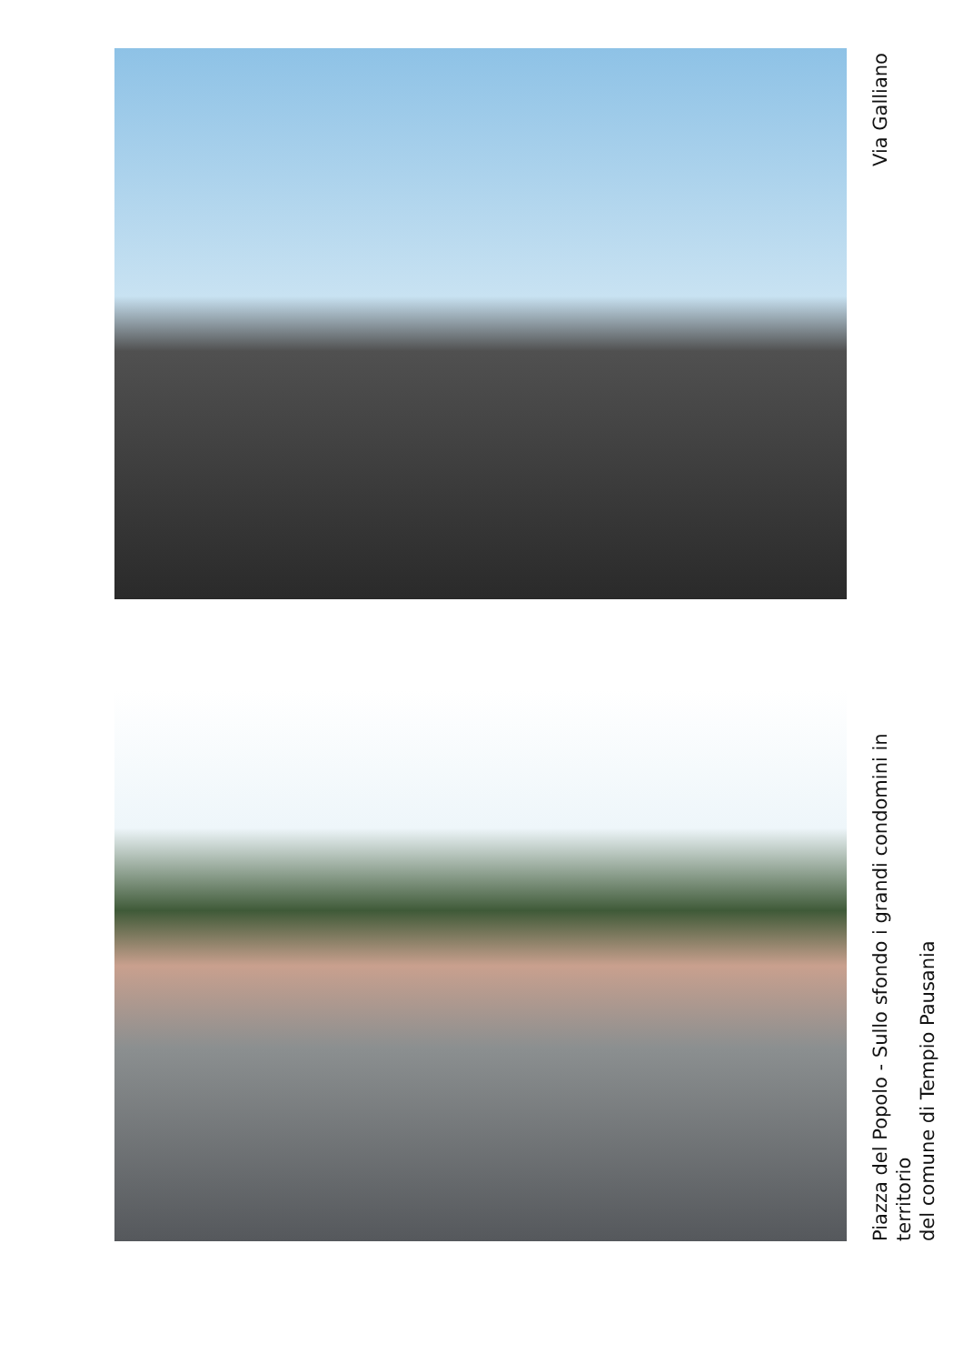Via Galliano
Piazza del Popolo - Sullo sfondo i grandi condomini in territorio
del comune di Tempio Pausania